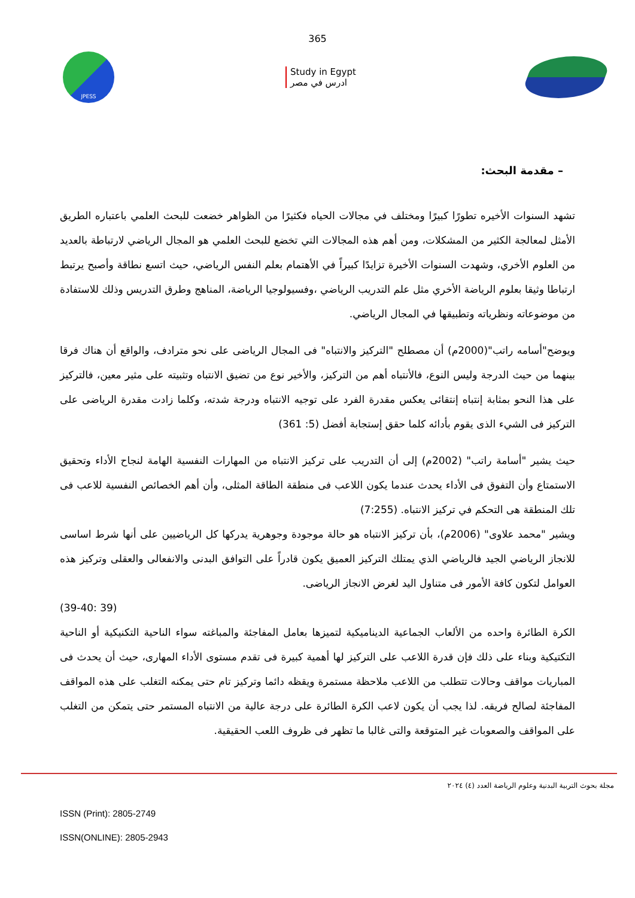365
JPESS
Study in Egypt
ادرس في مصر
– مقدمة البحث:
تشهد السنوات الأخيره تطورًا كبيرًا ومختلف في مجالات الحياه فكثيرًا من الظواهر خضعت للبحث العلمي باعتباره الطريق الأمثل لمعالجة الكثير من المشكلات، ومن أهم هذه المجالات التي تخضع للبحث العلمي هو المجال الرياضي لارتباطة بالعديد من العلوم الأخري، وشهدت السنوات الأخيرة تزايدًا كبيراً في الأهتمام بعلم النفس الرياضي، حيث اتسع نطاقة وأصبح يرتبط ارتباطا وثيقا بعلوم الرياضة الأخري مثل علم التدريب الرياضي ،وفسيولوجيا الرياضة، المناهج وطرق التدريس وذلك للاستفادة من موضوعاته ونظرياته وتطبيقها في المجال الرياضي.
ويوضح"أسامه راتب"(2000م) أن مصطلح "التركيز والانتباه" فى المجال الرياضى على نحو مترادف، والواقع أن هناك فرقا بينهما من حيث الدرجة وليس النوع، فالأنتباه أهم من التركيز، والأخير نوع من تضيق الانتباه وتثبيته على مثير معين، فالتركيز على هذا النحو بمثابة إنتباه إنتقائى يعكس مقدرة الفرد على توجيه الانتباه ودرجة شدته، وكلما زادت مقدرة الرياضى على التركيز فى الشيء الذى يقوم بأدائه كلما حقق إستجابة أفضل (5: 361)
حيث يشير "أسامة راتب" (2002م) إلى أن التدريب على تركيز الانتباه من المهارات النفسية الهامة لنجاح الأداء وتحقيق الاستمتاع وأن التفوق فى الأداء يحدث عندما يكون اللاعب فى منطقة الطاقة المثلى، وأن أهم الخصائص النفسية للاعب فى تلك المنطقة هى التحكم في تركيز الانتباه. (7:255)
ويشير "محمد علاوى" (2006م)، بأن تركيز الانتباه هو حالة موجودة وجوهرية يدركها كل الرياضيين على أنها شرط اساسى للانجاز الرياضي الجيد فالرياضي الذي يمتلك التركيز العميق يكون قادراً على التوافق البدنى والانفعالى والعقلى وتركيز هذه العوامل لتكون كافة الأمور فى متناول اليد لغرض الانجاز الرياضى.
(39 :39-40)
الكرة الطائرة واحده من الألعاب الجماعية الديناميكية لتميزها بعامل المفاجئة والمباغته سواء الناحية التكنيكية أو الناحية التكتيكية وبناء على ذلك فإن قدرة اللاعب على التركيز لها أهمية كبيرة فى تقدم مستوى الأداء المهارى، حيث أن يحدث فى المباريات مواقف وحالات تتطلب من اللاعب ملاحظة مستمرة ويقظه دائما وتركيز تام حتى يمكنه التغلب على هذه المواقف المفاجئة لصالح فريقه. لذا يجب أن يكون لاعب الكرة الطائرة على درجة عالية من الانتباه المستمر حتى يتمكن من التغلب على المواقف والصعوبات غير المتوقعة والتى غالبا ما تظهر فى ظروف اللعب الحقيقية.
مجلة بحوث التربية البدنية وعلوم الرياضة العدد (٤) ٢٠٢٤
ISSN (Print): 2805-2749
ISSN(ONLINE): 2805-2943